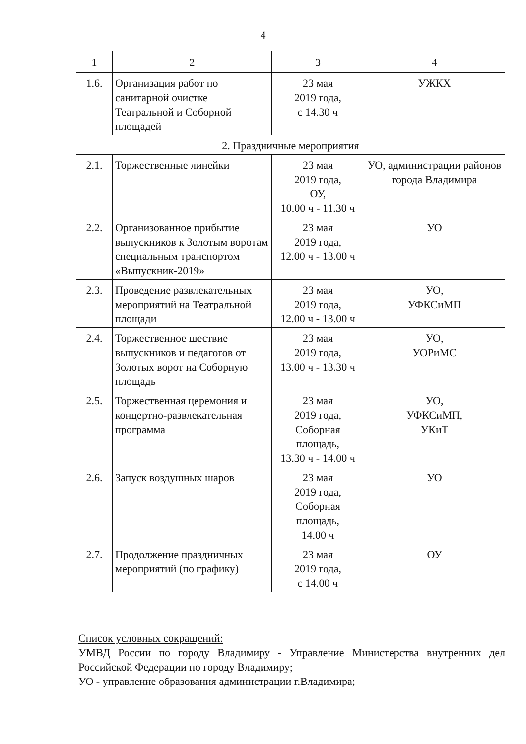4
| 1 | 2 | 3 | 4 |
| 1.6. | Организация работ по санитарной очистке Театральной и Соборной площадей | 23 мая 2019 года, с 14.30 ч | УЖКХ |
| 2. Праздничные мероприятия | | | |
| 2.1. | Торжественные линейки | 23 мая 2019 года, ОУ, 10.00 ч - 11.30 ч | УО, администрации районов города Владимира |
| 2.2. | Организованное прибытие выпускников к Золотым воротам специальным транспортом «Выпускник-2019» | 23 мая 2019 года, 12.00 ч - 13.00 ч | УО |
| 2.3. | Проведение развлекательных мероприятий на Театральной площади | 23 мая 2019 года, 12.00 ч - 13.00 ч | УО, УФКСиМП |
| 2.4. | Торжественное шествие выпускников и педагогов от Золотых ворот на Соборную площадь | 23 мая 2019 года, 13.00 ч - 13.30 ч | УО, УОРиМС |
| 2.5. | Торжественная церемония и концертно-развлекательная программа | 23 мая 2019 года, Соборная площадь, 13.30 ч - 14.00 ч | УО, УФКСиМП, УКиТ |
| 2.6. | Запуск воздушных шаров | 23 мая 2019 года, Соборная площадь, 14.00 ч | УО |
| 2.7. | Продолжение праздничных мероприятий (по графику) | 23 мая 2019 года, с 14.00 ч | ОУ |
Список условных сокращений:
УМВД России по городу Владимиру - Управление Министерства внутренних дел Российской Федерации по городу Владимиру;
УО - управление образования администрации г.Владимира;